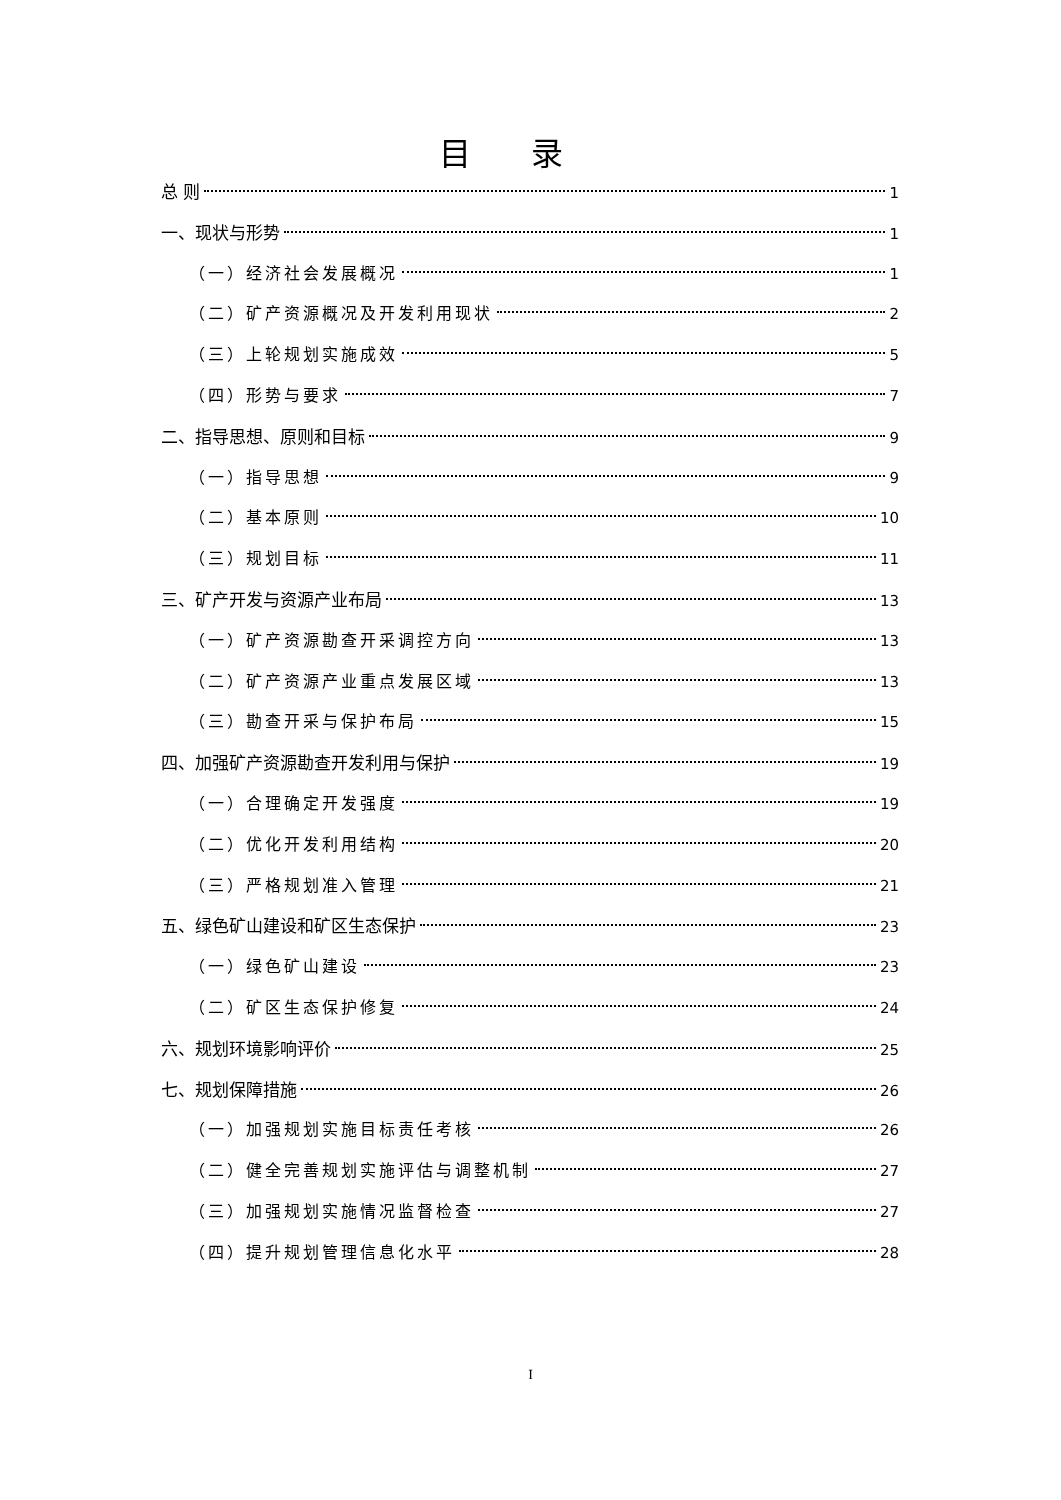目录
总 则 1
一、现状与形势 1
（一）经济社会发展概况 1
（二）矿产资源概况及开发利用现状 2
（三）上轮规划实施成效 5
（四）形势与要求 7
二、指导思想、原则和目标 9
（一）指导思想 9
（二）基本原则 10
（三）规划目标 11
三、矿产开发与资源产业布局 13
（一）矿产资源勘查开采调控方向 13
（二）矿产资源产业重点发展区域 13
（三）勘查开采与保护布局 15
四、加强矿产资源勘查开发利用与保护 19
（一）合理确定开发强度 19
（二）优化开发利用结构 20
（三）严格规划准入管理 21
五、绿色矿山建设和矿区生态保护 23
（一）绿色矿山建设 23
（二）矿区生态保护修复 24
六、规划环境影响评价 25
七、规划保障措施 26
（一）加强规划实施目标责任考核 26
（二）健全完善规划实施评估与调整机制 27
（三）加强规划实施情况监督检查 27
（四）提升规划管理信息化水平 28
I